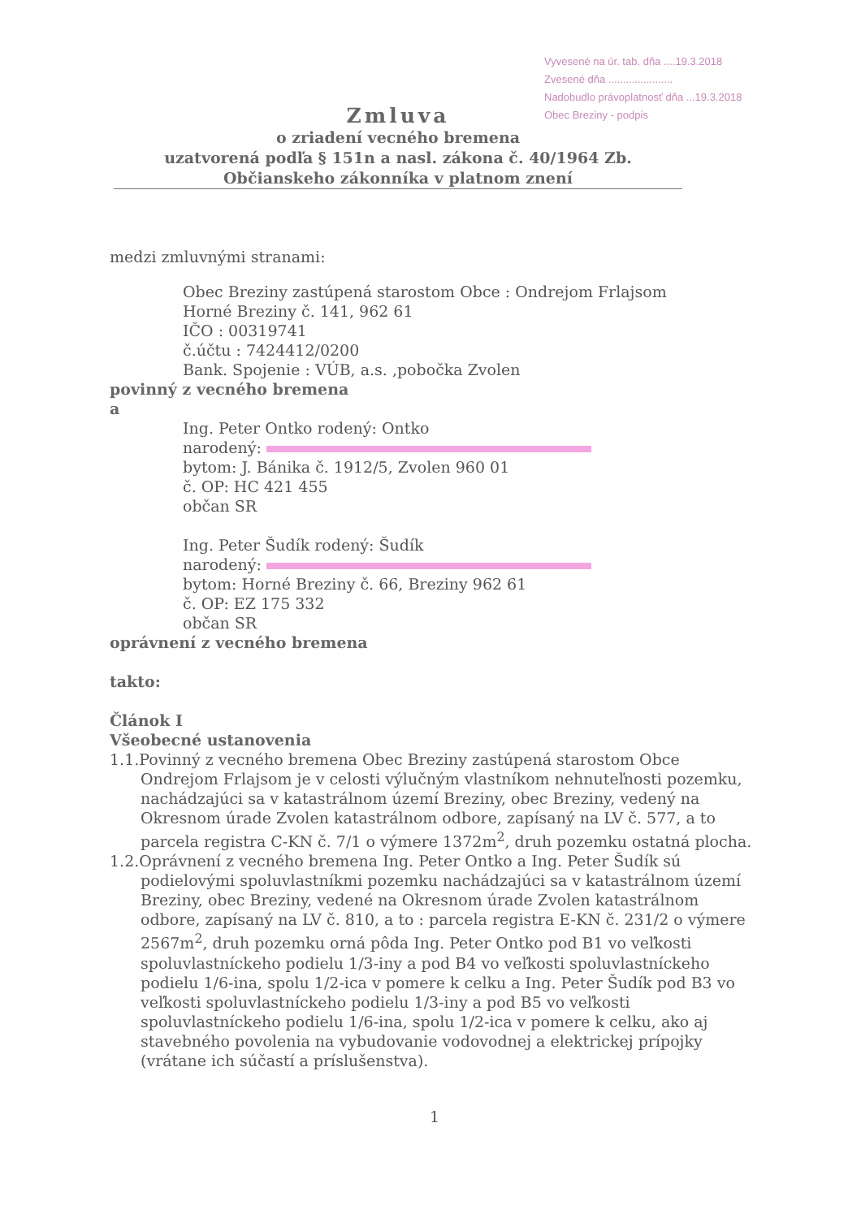Vyvesené na úr. tab. dňa ....19.3.2018
Zvesené dňa ......................
Nadobudlo právoplatnosť dňa ...19.3.2018
Obec Breziny - podpis
Zmluva
o zriadení vecného bremena
uzatvorená podľa § 151n a nasl. zákona č. 40/1964 Zb. Občianskeho zákonníka v platnom znení
medzi zmluvnými stranami:
Obec Breziny zastúpená starostom Obce : Ondrejom Frlajsom
Horné Breziny č. 141, 962 61
IČO : 00319741
č.účtu : 7424412/0200
Bank. Spojenie : VÚB, a.s. ,pobočka Zvolen
povinný z vecného bremena
a
Ing. Peter Ontko rodený: Ontko
narodený:
bytom: J. Bánika č. 1912/5, Zvolen 960 01
č. OP: HC 421 455
občan SR
Ing. Peter Šudík rodený: Šudík
narodený:
bytom: Horné Breziny č. 66, Breziny 962 61
č. OP: EZ 175 332
občan SR
oprávnení z vecného bremena
takto:
Článok I
Všeobecné ustanovenia
1.1.Povinný z vecného bremena Obec Breziny zastúpená starostom Obce Ondrejom Frlajsom je v celosti výlučným vlastníkom nehnuteľnosti pozemku, nachádzajúci sa v katastrálnom území Breziny, obec Breziny, vedený na Okresnom úrade Zvolen katastrálnom odbore, zapísaný na LV č. 577, a to parcela registra C-KN č. 7/1 o výmere 1372m<sup>2</sup>, druh pozemku ostatná plocha.
1.2.Oprávnení z vecného bremena Ing. Peter Ontko a Ing. Peter Šudík sú podielovými spoluvlastníkmi pozemku nachádzajúci sa v katastrálnom území Breziny, obec Breziny, vedené na Okresnom úrade Zvolen katastrálnom odbore, zapísaný na LV č. 810, a to : parcela registra E-KN č. 231/2 o výmere 2567m<sup>2</sup>, druh pozemku orná pôda Ing. Peter Ontko pod B1 vo veľkosti spoluvlastníckeho podielu 1/3-iny a pod B4 vo veľkosti spoluvlastníckeho podielu 1/6-ina, spolu 1/2-ica v pomere k celku a Ing. Peter Šudík pod B3 vo veľkosti spoluvlastníckeho podielu 1/3-iny a pod B5 vo veľkosti spoluvlastníckeho podielu 1/6-ina, spolu 1/2-ica v pomere k celku, ako aj stavebného povolenia na vybudovanie vodovodnej a elektrickej prípojky (vrátane ich súčastí a príslušenstva).
1